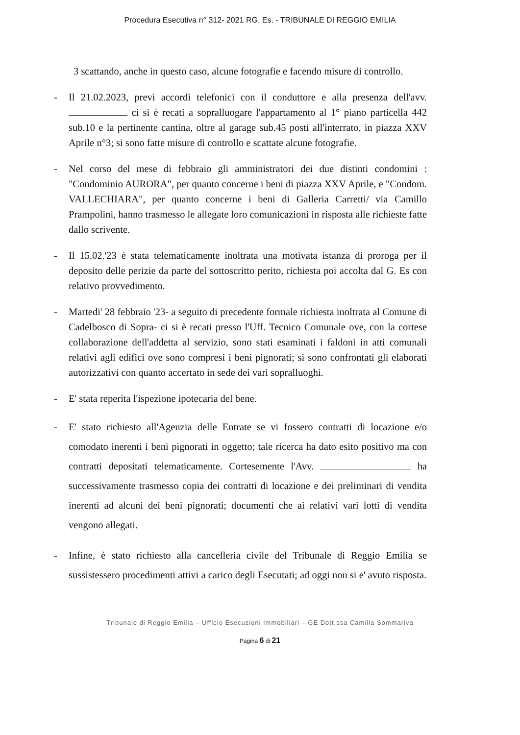Procedura Esecutiva n° 312- 2021 RG. Es. - TRIBUNALE DI REGGIO EMILIA
3 scattando, anche in questo caso, alcune fotografie e facendo misure di controllo.
- Il 21.02.2023, previ accordi telefonici con il conduttore e alla presenza dell'avv. ci si è recati a sopralluogare l'appartamento al 1° piano particella 442 sub.10 e la pertinente cantina, oltre al garage sub.45 posti all'interrato, in piazza XXV Aprile n°3; si sono fatte misure di controllo e scattate alcune fotografie.
- Nel corso del mese di febbraio gli amministratori dei due distinti condomini : "Condominio AURORA", per quanto concerne i beni di piazza XXV Aprile, e "Condom. VALLECHIARA", per quanto concerne i beni di Galleria Carretti/ via Camillo Prampolini, hanno trasmesso le allegate loro comunicazioni in risposta alle richieste fatte dallo scrivente.
- Il 15.02.'23 è stata telematicamente inoltrata una motivata istanza di proroga per il deposito delle perizie da parte del sottoscritto perito, richiesta poi accolta dal G. Es con relativo provvedimento.
- Martedi' 28 febbraio '23- a seguito di precedente formale richiesta inoltrata al Comune di Cadelbosco di Sopra- ci si è recati presso l'Uff. Tecnico Comunale ove, con la cortese collaborazione dell'addetta al servizio, sono stati esaminati i faldoni in atti comunali relativi agli edifici ove sono compresi i beni pignorati; si sono confrontati gli elaborati autorizzativi con quanto accertato in sede dei vari sopralluoghi.
- E' stata reperita l'ispezione ipotecaria del bene.
- E' stato richiesto all'Agenzia delle Entrate se vi fossero contratti di locazione e/o comodato inerenti i beni pignorati in oggetto; tale ricerca ha dato esito positivo ma con contratti depositati telematicamente. Cortesemente l'Avv. ha successivamente trasmesso copia dei contratti di locazione e dei preliminari di vendita inerenti ad alcuni dei beni pignorati; documenti che ai relativi vari lotti di vendita vengono allegati.
- Infine, è stato richiesto alla cancelleria civile del Tribunale di Reggio Emilia se sussistessero procedimenti attivi a carico degli Esecutati; ad oggi non si e' avuto risposta.
Tribunale di Reggio Emilia – Ufficio Esecuzioni Immobiliari – GE Dott.ssa Camilla Sommariva
Pagina 6 di 21